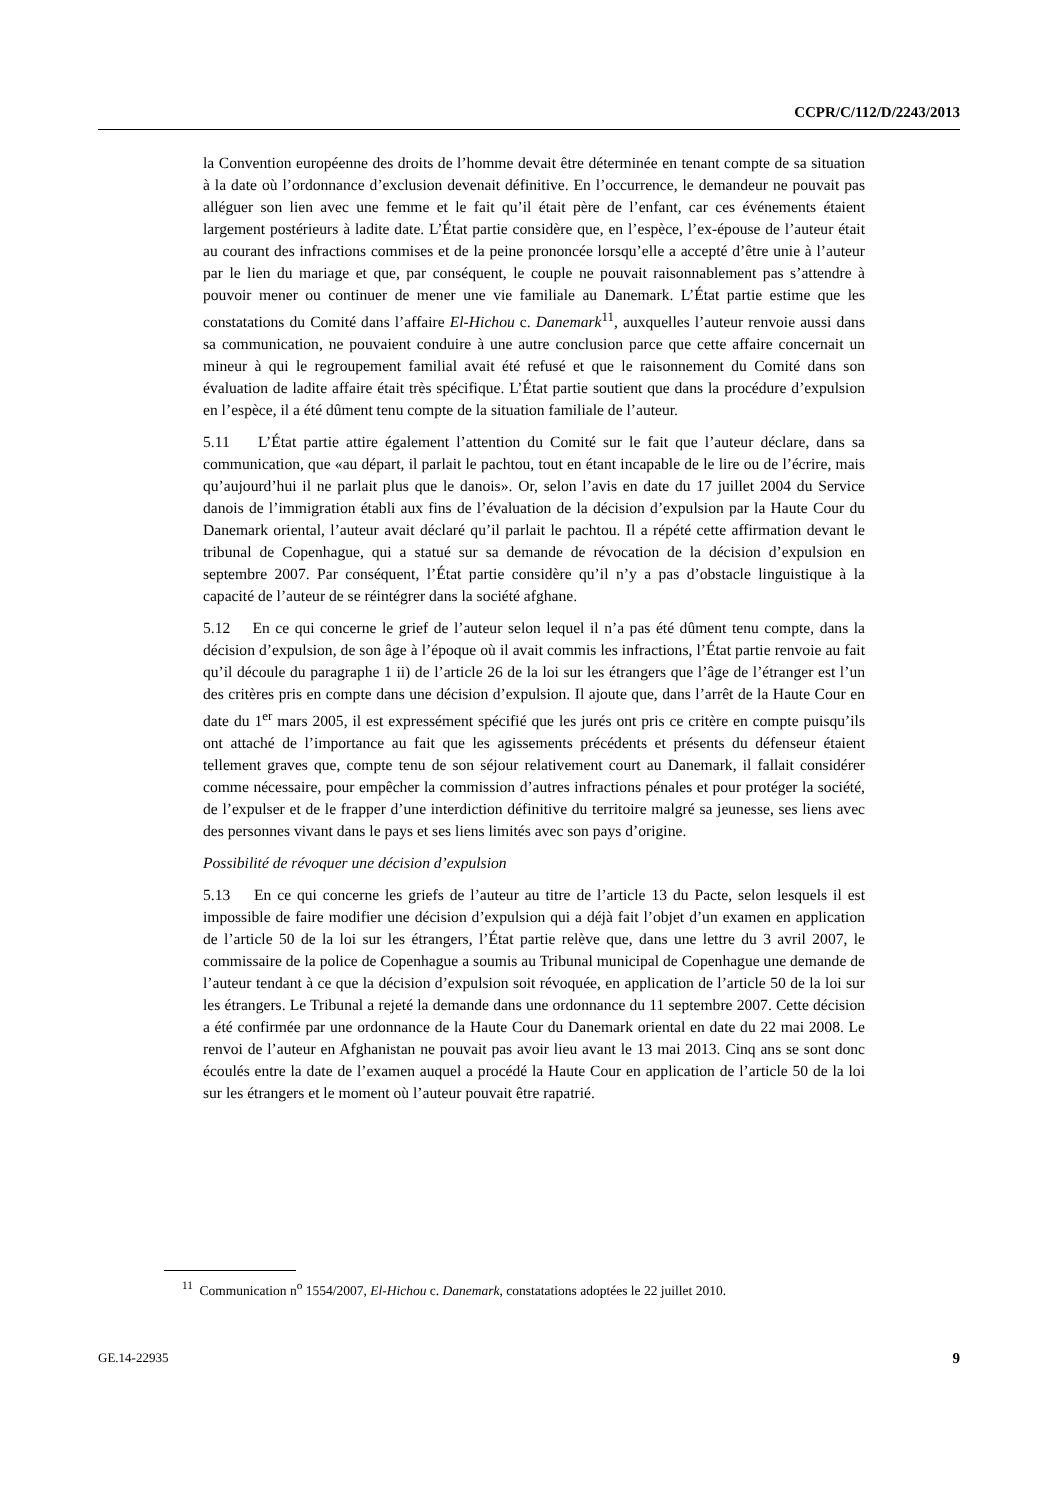CCPR/C/112/D/2243/2013
la Convention européenne des droits de l’homme devait être déterminée en tenant compte de sa situation à la date où l’ordonnance d’exclusion devenait définitive. En l’occurrence, le demandeur ne pouvait pas alléguer son lien avec une femme et le fait qu’il était père de l’enfant, car ces événements étaient largement postérieurs à ladite date. L’État partie considère que, en l’espèce, l’ex-épouse de l’auteur était au courant des infractions commises et de la peine prononcée lorsqu’elle a accepté d’être unie à l’auteur par le lien du mariage et que, par conséquent, le couple ne pouvait raisonnablement pas s’attendre à pouvoir mener ou continuer de mener une vie familiale au Danemark. L’État partie estime que les constatations du Comité dans l’affaire El-Hichou c. Danemark<sup>11</sup>, auxquelles l’auteur renvoie aussi dans sa communication, ne pouvaient conduire à une autre conclusion parce que cette affaire concernait un mineur à qui le regroupement familial avait été refusé et que le raisonnement du Comité dans son évaluation de ladite affaire était très spécifique. L’État partie soutient que dans la procédure d’expulsion en l’espèce, il a été dûment tenu compte de la situation familiale de l’auteur.
5.11 L’État partie attire également l’attention du Comité sur le fait que l’auteur déclare, dans sa communication, que «au départ, il parlait le pachtou, tout en étant incapable de le lire ou de l’écrire, mais qu’aujourd’hui il ne parlait plus que le danois». Or, selon l’avis en date du 17 juillet 2004 du Service danois de l’immigration établi aux fins de l’évaluation de la décision d’expulsion par la Haute Cour du Danemark oriental, l’auteur avait déclaré qu’il parlait le pachtou. Il a répété cette affirmation devant le tribunal de Copenhague, qui a statué sur sa demande de révocation de la décision d’expulsion en septembre 2007. Par conséquent, l’État partie considère qu’il n’y a pas d’obstacle linguistique à la capacité de l’auteur de se réintégrer dans la société afghane.
5.12 En ce qui concerne le grief de l’auteur selon lequel il n’a pas été dûment tenu compte, dans la décision d’expulsion, de son âge à l’époque où il avait commis les infractions, l’État partie renvoie au fait qu’il découle du paragraphe 1 ii) de l’article 26 de la loi sur les étrangers que l’âge de l’étranger est l’un des critères pris en compte dans une décision d’expulsion. Il ajoute que, dans l’arrêt de la Haute Cour en date du 1<sup>er</sup> mars 2005, il est expressément spécifié que les jurés ont pris ce critère en compte puisqu’ils ont attaché de l’importance au fait que les agissements précédents et présents du défenseur étaient tellement graves que, compte tenu de son séjour relativement court au Danemark, il fallait considérer comme nécessaire, pour empêcher la commission d’autres infractions pénales et pour protéger la société, de l’expulser et de le frapper d’une interdiction définitive du territoire malgré sa jeunesse, ses liens avec des personnes vivant dans le pays et ses liens limités avec son pays d’origine.
Possibilité de révoquer une décision d’expulsion
5.13 En ce qui concerne les griefs de l’auteur au titre de l’article 13 du Pacte, selon lesquels il est impossible de faire modifier une décision d’expulsion qui a déjà fait l’objet d’un examen en application de l’article 50 de la loi sur les étrangers, l’État partie relève que, dans une lettre du 3 avril 2007, le commissaire de la police de Copenhague a soumis au Tribunal municipal de Copenhague une demande de l’auteur tendant à ce que la décision d’expulsion soit révoquée, en application de l’article 50 de la loi sur les étrangers. Le Tribunal a rejeté la demande dans une ordonnance du 11 septembre 2007. Cette décision a été confirmée par une ordonnance de la Haute Cour du Danemark oriental en date du 22 mai 2008. Le renvoi de l’auteur en Afghanistan ne pouvait pas avoir lieu avant le 13 mai 2013. Cinq ans se sont donc écoulés entre la date de l’examen auquel a procédé la Haute Cour en application de l’article 50 de la loi sur les étrangers et le moment où l’auteur pouvait être rapatrié.
<sup>11</sup> Communication n<sup>o</sup> 1554/2007, El-Hichou c. Danemark, constatations adoptées le 22 juillet 2010.
GE.14-22935 9